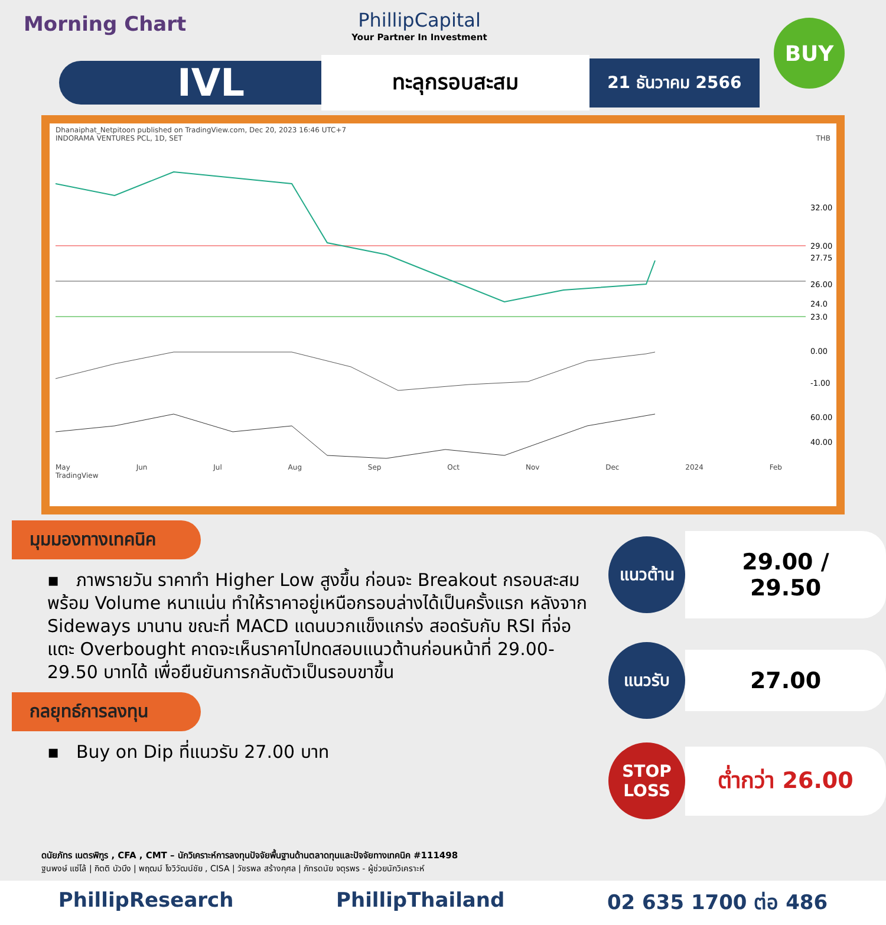Morning Chart
PhillipCapital
Your Partner In Investment
BUY
IVL
ทะลุกรอบสะสม
21 ธันวาคม 2566
Dhanaiphat_Netpitoon published on TradingView.com, Dec 20, 2023 16:46 UTC+7
INDORAMA VENTURES PCL, 1D, SET THB
32.00
29.00
27.75
26.00
24.0
23.0
0.00
-1.00
60.00
40.00
May Jun Jul Aug Sep Oct Nov Dec 2024 Feb
TradingView
มุมมองทางเทคนิค
▪ ภาพรายวัน ราคาทำ Higher Low สูงขึ้น ก่อนจะ Breakout กรอบสะสม พร้อม Volume หนาแน่น ทำให้ราคาอยู่เหนือกรอบล่างได้เป็นครั้งแรก หลังจาก Sideways มานาน ขณะที่ MACD แดนบวกแข็งแกร่ง สอดรับกับ RSI ที่จ่อแตะ Overbought คาดจะเห็นราคาไปทดสอบแนวต้านก่อนหน้าที่ 29.00-29.50 บาทได้ เพื่อยืนยันการกลับตัวเป็นรอบขาขึ้น
กลยุทธ์การลงทุน
▪ Buy on Dip ที่แนวรับ 27.00 บาท
แนวต้าน
29.00 / 29.50
แนวรับ
27.00
STOP LOSS
ต่ำกว่า 26.00
ดนัยภัทร เนตรพิฑูร , CFA , CMT – นักวิเคราะห์การลงทุนปัจจัยพื้นฐานด้านตลาดทุนและปัจจัยทางเทคนิค #111498
ฐนพงษ์ แซ่โล้ | กิตติ บัวบึง | พฤฒม์ โงวิวัฒน์ชัย , CISA | วัชรพล สร้างกุศล | ภัทรดนัย จตุรพร - ผู้ช่วยนักวิเคราะห์
PhillipResearch PhillipThailand 02 635 1700 ต่อ 486